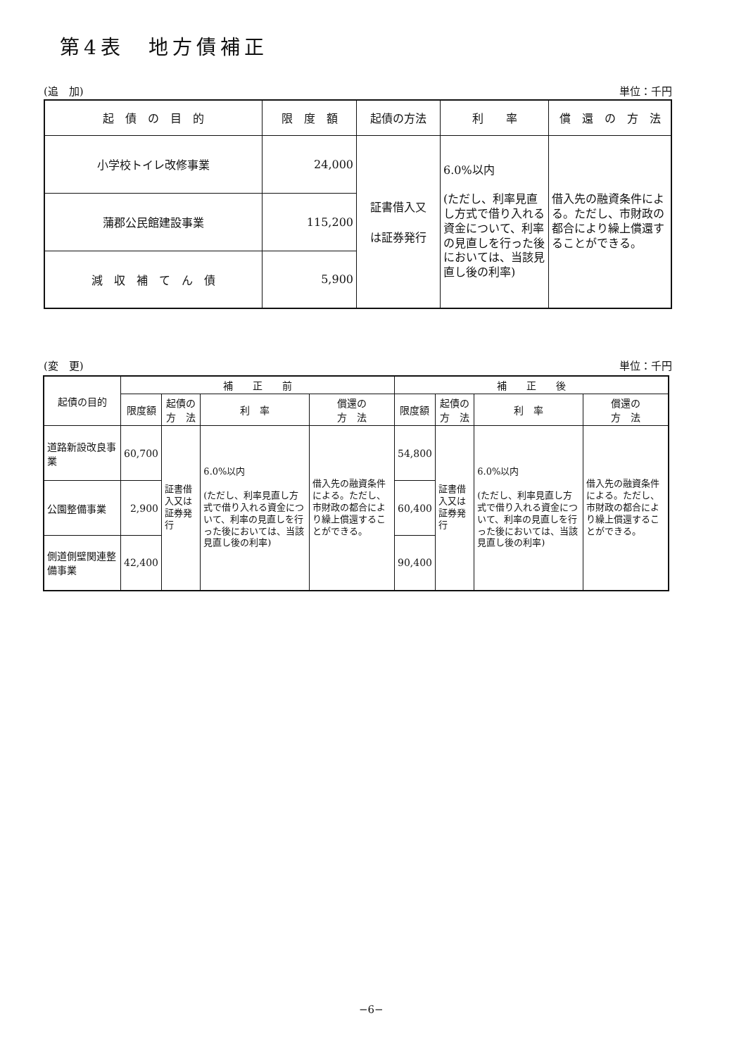第4表　地方債補正
(追　加) 単位：千円
| 起 債 の 目 的 | 限 度 額 | 起債の方法 | 利 率 | 償 還 の 方 法 |
| --- | --- | --- | --- | --- |
| 小学校トイレ改修事業 | 24,000 | 証書借入又 は証券発行 | 6.0%以内 (ただし、利率見直し方式で借り入れる資金について、利率の見直しを行った後においては、当該見直し後の利率) | 借入先の融資条件による。ただし、市財政の都合により繰上償還することができる。 |
| 蒲郡公民館建設事業 | 115,200 | | | |
| 減 収 補 て ん 債 | 5,900 | | | |
(変　更) 単位：千円
| 起債の目的 | 補 正 前 | | | | 補 正 後 | | | |
| --- | --- | --- | --- | --- | --- | --- | --- | --- |
| | 限度額 | 起債の 方 法 | 利 率 | 償還の 方 法 | 限度額 | 起債の 方 法 | 利 率 | 償還の 方 法 |
| 道路新設改良事業 | 60,700 | 証書借入又は証券発行 | 6.0%以内 (ただし、利率見直し方式で借り入れる資金について、利率の見直しを行った後においては、当該見直し後の利率) | 借入先の融資条件による。ただし、市財政の都合により繰上償還することができる。 | 54,800 | 証書借入又は証券発行 | 6.0%以内 (ただし、利率見直し方式で借り入れる資金について、利率の見直しを行った後においては、当該見直し後の利率) | 借入先の融資条件による。ただし、市財政の都合により繰上償還することができる。 |
| 公園整備事業 | 2,900 | | | | 60,400 | | | |
| 側道側壁関連整備事業 | 42,400 | | | | 90,400 | | | |
−6−